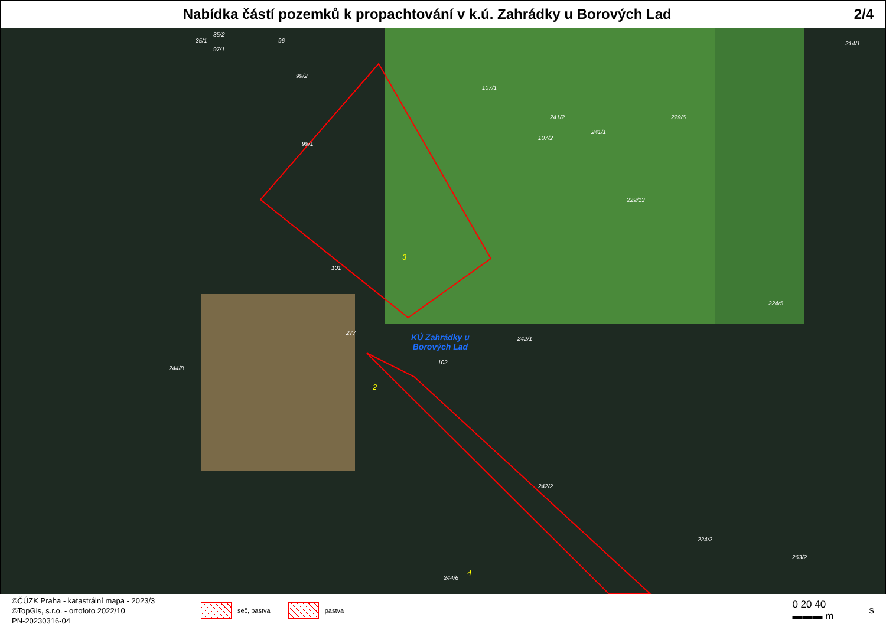Nabídka částí pozemků k propachtování v k.ú. Zahrádky u Borových Lad
2/4
3
2
4
101
99/1
99/2
107/1
107/2
241/2
241/1
229/6
229/13
214/1
224/5
242/1
102
277
244/8
242/2
224/2
263/2
244/6
96
35/2
35/1
97/1
KÚ Zahrádky u
Borových Lad
©ČÚZK Praha - katastrální mapa - 2023/3
©TopGis, s.r.o. - ortofoto 2022/10
PN-20230316-04
seč, pastva pastva
0 20 40
▬▬▬ m
S